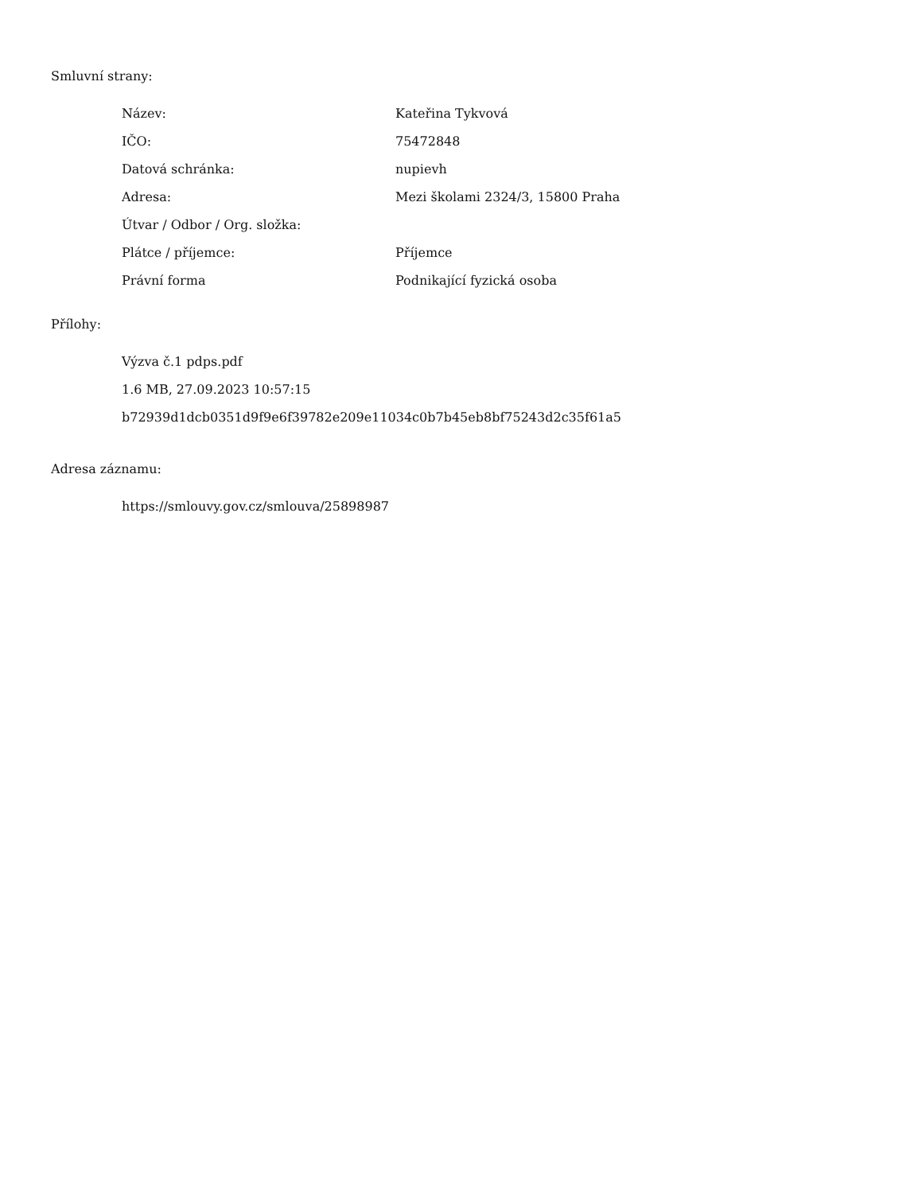Smluvní strany:
| Název: | Kateřina Tykvová |
| IČO: | 75472848 |
| Datová schránka: | nupievh |
| Adresa: | Mezi školami 2324/3, 15800 Praha |
| Útvar / Odbor / Org. složka: | |
| Plátce / příjemce: | Příjemce |
| Právní forma | Podnikající fyzická osoba |
Přílohy:
Výzva č.1 pdps.pdf
1.6 MB, 27.09.2023 10:57:15
b72939d1dcb0351d9f9e6f39782e209e11034c0b7b45eb8bf75243d2c35f61a5
Adresa záznamu:
https://smlouvy.gov.cz/smlouva/25898987